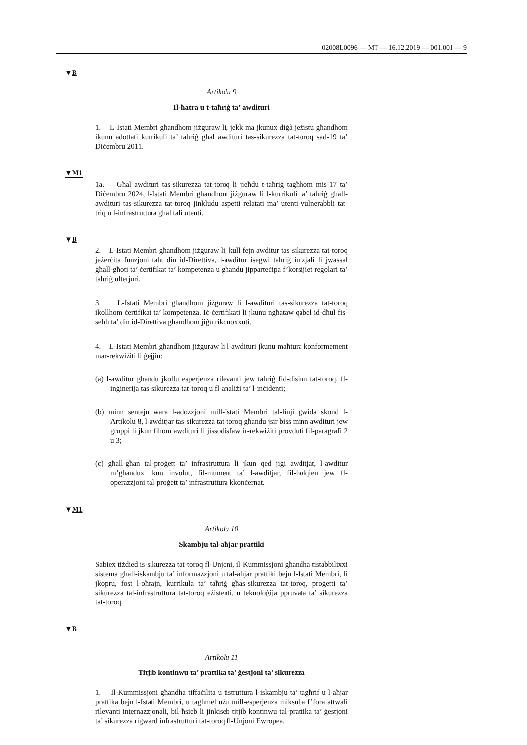02008L0096 — MT — 16.12.2019 — 001.001 — 9
▼B
Artikolu 9
Il-ħatra u t-taħriġ ta’ awdituri
1. L-Istati Membri għandhom jiżguraw li, jekk ma jkunux diġà jeżistu għandhom ikunu adottati kurrikuli ta’ taħriġ għal awdituri tas-sikurezza tat-toroq sad-19 ta’ Diċembru 2011.
▼M1
1a. Għal awdituri tas-sikurezza tat-toroq li jieħdu t-taħriġ tagħhom mis-17 ta’ Diċembru 2024, l-Istati Membri għandhom jiżguraw li l-kurrikuli ta’ taħriġ għall-awdituri tas-sikurezza tat-toroq jinkludu aspetti relatati ma’ utenti vulnerabbli tat-triq u l-infrastruttura għal tali utenti.
▼B
2. L-Istati Membri għandhom jiżguraw li, kull fejn awditur tas-sikurezza tat-toroq jeżerċita funzjoni taħt din id-Direttiva, l-awditur isegwi taħriġ inizjali li jwassal għall-għoti ta’ ċertifikat ta’ kompetenza u għandu jipparteċipa f’korsijiet regolari ta’ taħriġ ulterjuri.
3. L-Istati Membri għandhom jiżguraw li l-awdituri tas-sikurezza tat-toroq ikollhom ċertifikat ta’ kompetenza. Iċ-ċertifikati li jkunu ngħataw qabel id-dħul fis-seħħ ta’ din id-Direttiva għandhom jiġu rikonoxxuti.
4. L-Istati Membri għandhom jiżguraw li l-awdituri jkunu maħtura konformement mar-rekwiżiti li ġejjin:
(a) l-awditur għandu jkollu esperjenza rilevanti jew taħriġ fid-disinn tat-toroq, fl-inġinerija tas-sikurezza tat-toroq u fl-analiżi ta’ l-inċidenti;
(b) minn sentejn wara l-adozzjoni mill-Istati Membri tal-linji gwida skond l-Artikolu 8, l-awditjar tas-sikurezza tat-toroq għandu jsir biss minn awdituri jew gruppi li jkun fihom awdituri li jissodisfaw ir-rekwiżiti provduti fil-paragrafi 2 u 3;
(c) għall-għan tal-proġett ta’ infrastruttura li jkun qed jiġi awditjat, l-awditur m’għandux ikun involut, fil-mument ta’ l-awditjar, fil-ħolqien jew fl-operazzjoni tal-proġett ta’ infrastruttura kkonċernat.
▼M1
Artikolu 10
Skambju tal-aħjar prattiki
Sabiex tiżdied is-sikurezza tat-toroq fl-Unjoni, il-Kummissjoni għandha tistabbilixxi sistema għall-iskambju ta’ informazzjoni u tal-aħjar prattiki bejn l-Istati Membri, li jkopru, fost l-oħrajn, kurrikula ta’ taħriġ għas-sikurezza tat-toroq, proġetti ta’ sikurezza tal-infrastruttura tat-toroq eżistenti, u teknoloġija ppruvata ta’ sikurezza tat-toroq.
▼B
Artikolu 11
Titjib kontinwu ta’ prattika ta’ ġestjoni ta’ sikurezza
1. Il-Kummissjoni għandha tiffaċilita u tistruttura l-iskambju ta’ tagħrif u l-aħjar prattika bejn l-Istati Membri, u tagħmel użu mill-esperjenza miksuba f’fora attwali rilevanti internazzjonali, bil-ħsieb li jinkiseb titjib kontinwu tal-prattika ta’ ġestjoni ta’ sikurezza rigward infrastrutturi tat-toroq fl-Unjoni Ewropea.